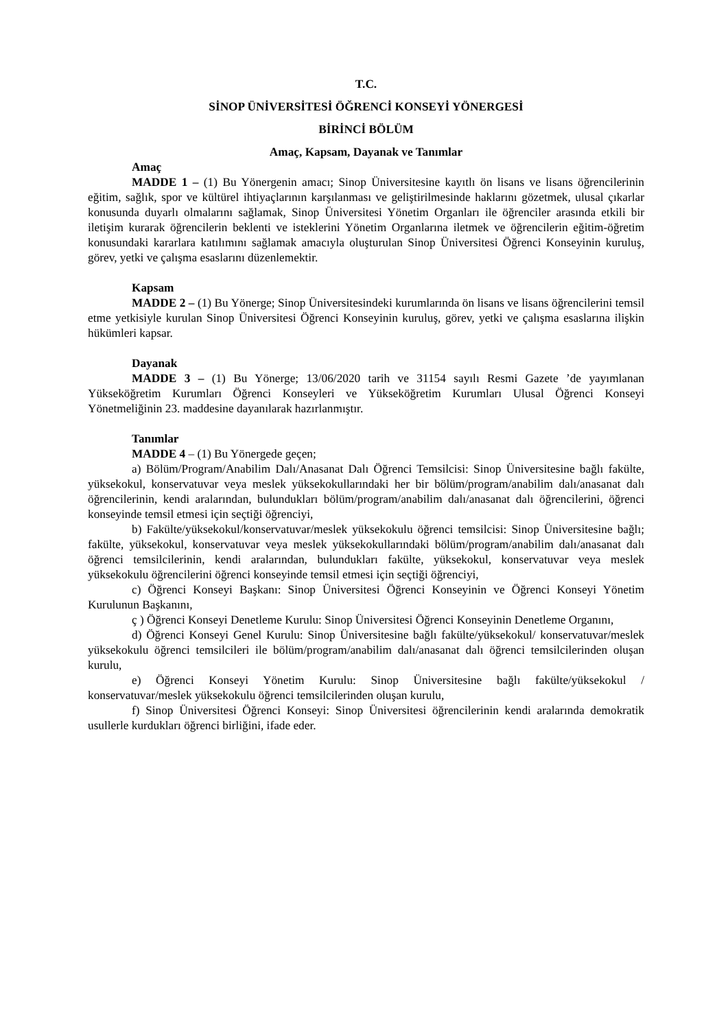T.C.
SİNOP ÜNİVERSİTESİ ÖĞRENCİ KONSEYİ YÖNERGESİ
BİRİNCİ BÖLÜM
Amaç, Kapsam, Dayanak ve Tanımlar
Amaç
MADDE 1 – (1) Bu Yönergenin amacı; Sinop Üniversitesine kayıtlı ön lisans ve lisans öğrencilerinin eğitim, sağlık, spor ve kültürel ihtiyaçlarının karşılanması ve geliştirilmesinde haklarını gözetmek, ulusal çıkarlar konusunda duyarlı olmalarını sağlamak, Sinop Üniversitesi Yönetim Organları ile öğrenciler arasında etkili bir iletişim kurarak öğrencilerin beklenti ve isteklerini Yönetim Organlarına iletmek ve öğrencilerin eğitim-öğretim konusundaki kararlara katılımını sağlamak amacıyla oluşturulan Sinop Üniversitesi Öğrenci Konseyinin kuruluş, görev, yetki ve çalışma esaslarını düzenlemektir.
Kapsam
MADDE 2 – (1) Bu Yönerge; Sinop Üniversitesindeki kurumlarında ön lisans ve lisans öğrencilerini temsil etme yetkisiyle kurulan Sinop Üniversitesi Öğrenci Konseyinin kuruluş, görev, yetki ve çalışma esaslarına ilişkin hükümleri kapsar.
Dayanak
MADDE 3 – (1) Bu Yönerge; 13/06/2020 tarih ve 31154 sayılı Resmi Gazete ’de yayımlanan Yükseköğretim Kurumları Öğrenci Konseyleri ve Yükseköğretim Kurumları Ulusal Öğrenci Konseyi Yönetmeliğinin 23. maddesine dayanılarak hazırlanmıştır.
Tanımlar
MADDE 4 – (1) Bu Yönergede geçen;
a) Bölüm/Program/Anabilim Dalı/Anasanat Dalı Öğrenci Temsilcisi: Sinop Üniversitesine bağlı fakülte, yüksekokul, konservatuvar veya meslek yüksekokullarındaki her bir bölüm/program/anabilim dalı/anasanat dalı öğrencilerinin, kendi aralarından, bulundukları bölüm/program/anabilim dalı/anasanat dalı öğrencilerini, öğrenci konseyinde temsil etmesi için seçtiği öğrenciyi,
b) Fakülte/yüksekokul/konservatuvar/meslek yüksekokulu öğrenci temsilcisi: Sinop Üniversitesine bağlı; fakülte, yüksekokul, konservatuvar veya meslek yüksekokullarındaki bölüm/program/anabilim dalı/anasanat dalı öğrenci temsilcilerinin, kendi aralarından, bulundukları fakülte, yüksekokul, konservatuvar veya meslek yüksekokulu öğrencilerini öğrenci konseyinde temsil etmesi için seçtiği öğrenciyi,
c) Öğrenci Konseyi Başkanı: Sinop Üniversitesi Öğrenci Konseyinin ve Öğrenci Konseyi Yönetim Kurulunun Başkanını,
ç ) Öğrenci Konseyi Denetleme Kurulu: Sinop Üniversitesi Öğrenci Konseyinin Denetleme Organını,
d) Öğrenci Konseyi Genel Kurulu: Sinop Üniversitesine bağlı fakülte/yüksekokul/ konservatuvar/meslek yüksekokulu öğrenci temsilcileri ile bölüm/program/anabilim dalı/anasanat dalı öğrenci temsilcilerinden oluşan kurulu,
e) Öğrenci Konseyi Yönetim Kurulu: Sinop Üniversitesine bağlı fakülte/yüksekokul / konservatuvar/meslek yüksekokulu öğrenci temsilcilerinden oluşan kurulu,
f) Sinop Üniversitesi Öğrenci Konseyi: Sinop Üniversitesi öğrencilerinin kendi aralarında demokratik usullerle kurdukları öğrenci birliğini, ifade eder.